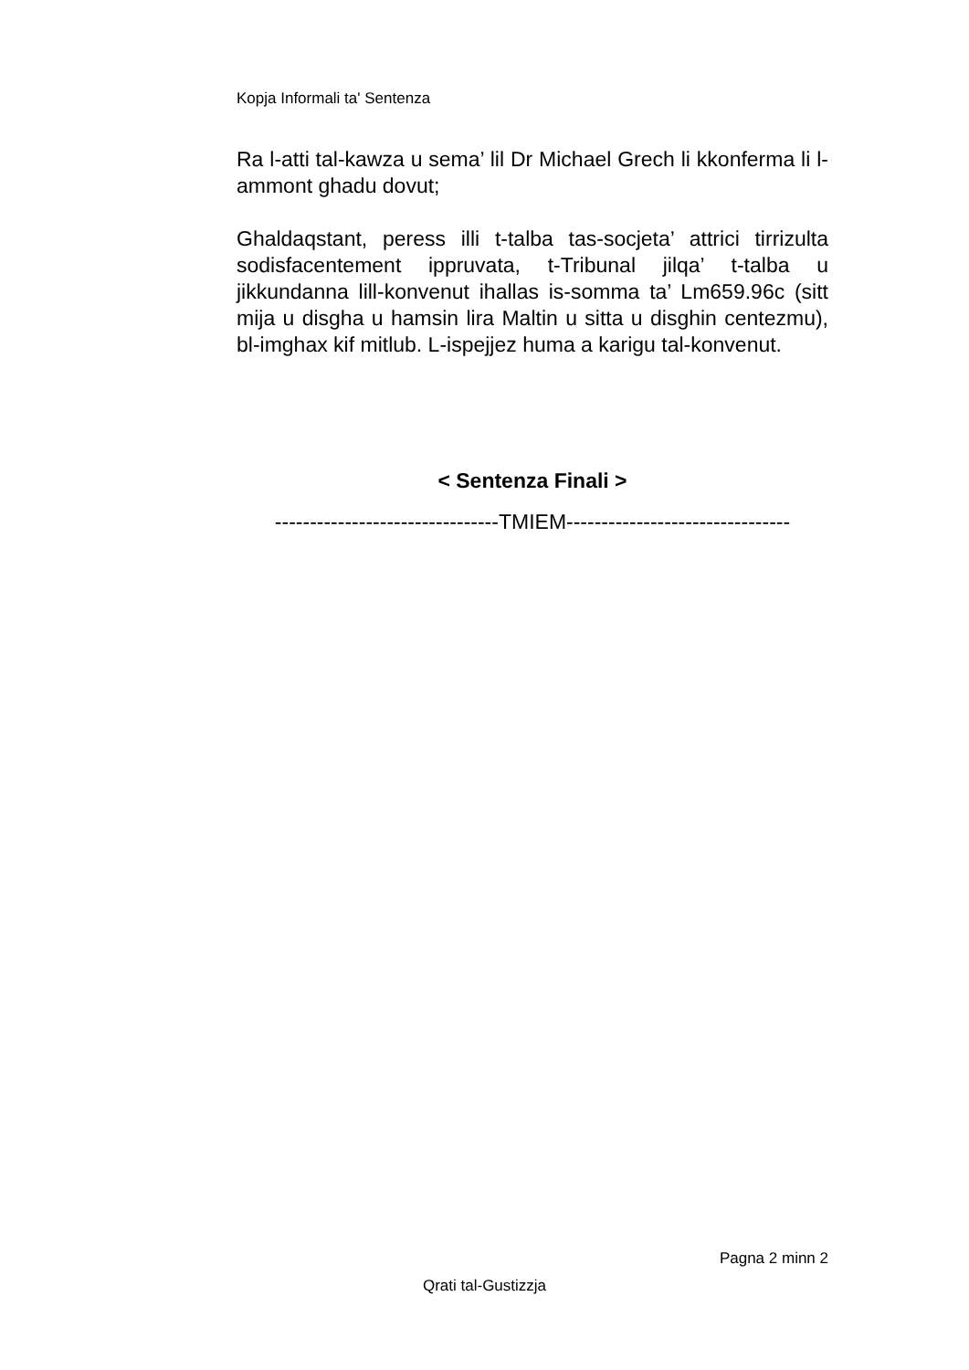Kopja Informali ta' Sentenza
Ra l-atti tal-kawza u sema’ lil Dr Michael Grech li kkonferma li l-ammont ghadu dovut;
Ghaldaqstant, peress illi t-talba tas-socjeta’ attrici tirrizulta sodisfacentement ippruvata, t-Tribunal jilqa’ t-talba u jikkundanna lill-konvenut ihallas is-somma ta’ Lm659.96c (sitt mija u disgha u hamsin lira Maltin u sitta u disghin centezmu), bl-imghax kif mitlub. L-ispejjez huma a karigu tal-konvenut.
< Sentenza Finali >
--------------------------------TMIEM--------------------------------
Pagna 2 minn 2
Qrati tal-Gustizzja